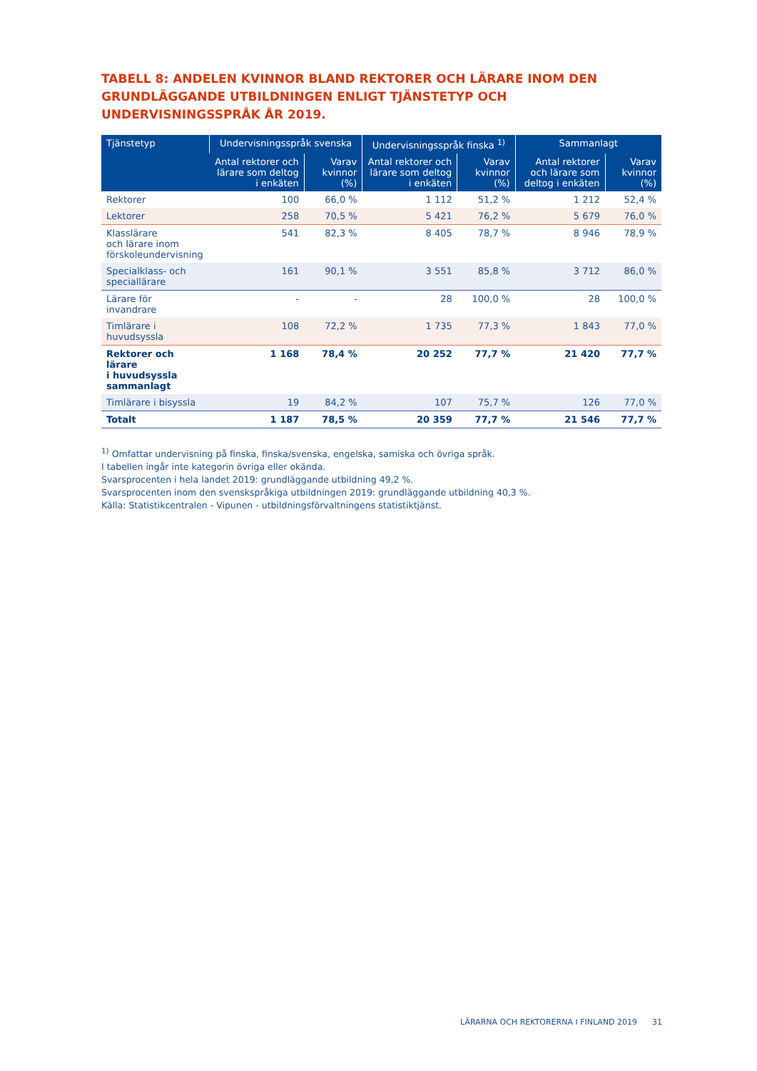TABELL 8: ANDELEN KVINNOR BLAND REKTORER OCH LÄRARE INOM DEN GRUNDLÄGGANDE UTBILDNINGEN ENLIGT TJÄNSTETYP OCH UNDERVISNINGSSPRÅK ÅR 2019.
| Tjänstetyp | Undervisningsspråk svenska | | Undervisningsspråk finska <sup>1)</sup> | | Sammanlagt | |
| --- | --- | --- | --- | --- | --- | --- |
| | Antal rektorer och lärare som deltog i enkäten | Varav kvinnor (%) | Antal rektorer och lärare som deltog i enkäten | Varav kvinnor (%) | Antal rektorer och lärare som deltog i enkäten | Varav kvinnor (%) |
| Rektorer | 100 | 66,0 % | 1 112 | 51,2 % | 1 212 | 52,4 % |
| Lektorer | 258 | 70,5 % | 5 421 | 76,2 % | 5 679 | 76,0 % |
| Klasslärare och lärare inom förskoleundervisning | 541 | 82,3 % | 8 405 | 78,7 % | 8 946 | 78,9 % |
| Specialklass- och speciallärare | 161 | 90,1 % | 3 551 | 85,8 % | 3 712 | 86,0 % |
| Lärare för invandrare | - | - | 28 | 100,0 % | 28 | 100,0 % |
| Timlärare i huvudsyssla | 108 | 72,2 % | 1 735 | 77,3 % | 1 843 | 77,0 % |
| Rektorer och lärare i huvudsyssla sammanlagt | 1 168 | 78,4 % | 20 252 | 77,7 % | 21 420 | 77,7 % |
| Timlärare i bisyssla | 19 | 84,2 % | 107 | 75,7 % | 126 | 77,0 % |
| Totalt | 1 187 | 78,5 % | 20 359 | 77,7 % | 21 546 | 77,7 % |
<sup>1)</sup> Omfattar undervisning på finska, finska/svenska, engelska, samiska och övriga språk.
I tabellen ingår inte kategorin övriga eller okända.
Svarsprocenten i hela landet 2019: grundläggande utbildning 49,2 %.
Svarsprocenten inom den svenskspråkiga utbildningen 2019: grundläggande utbildning 40,3 %.
Källa: Statistikcentralen - Vipunen - utbildningsförvaltningens statistiktjänst.
LÄRARNA OCH REKTORERNA I FINLAND 2019 31